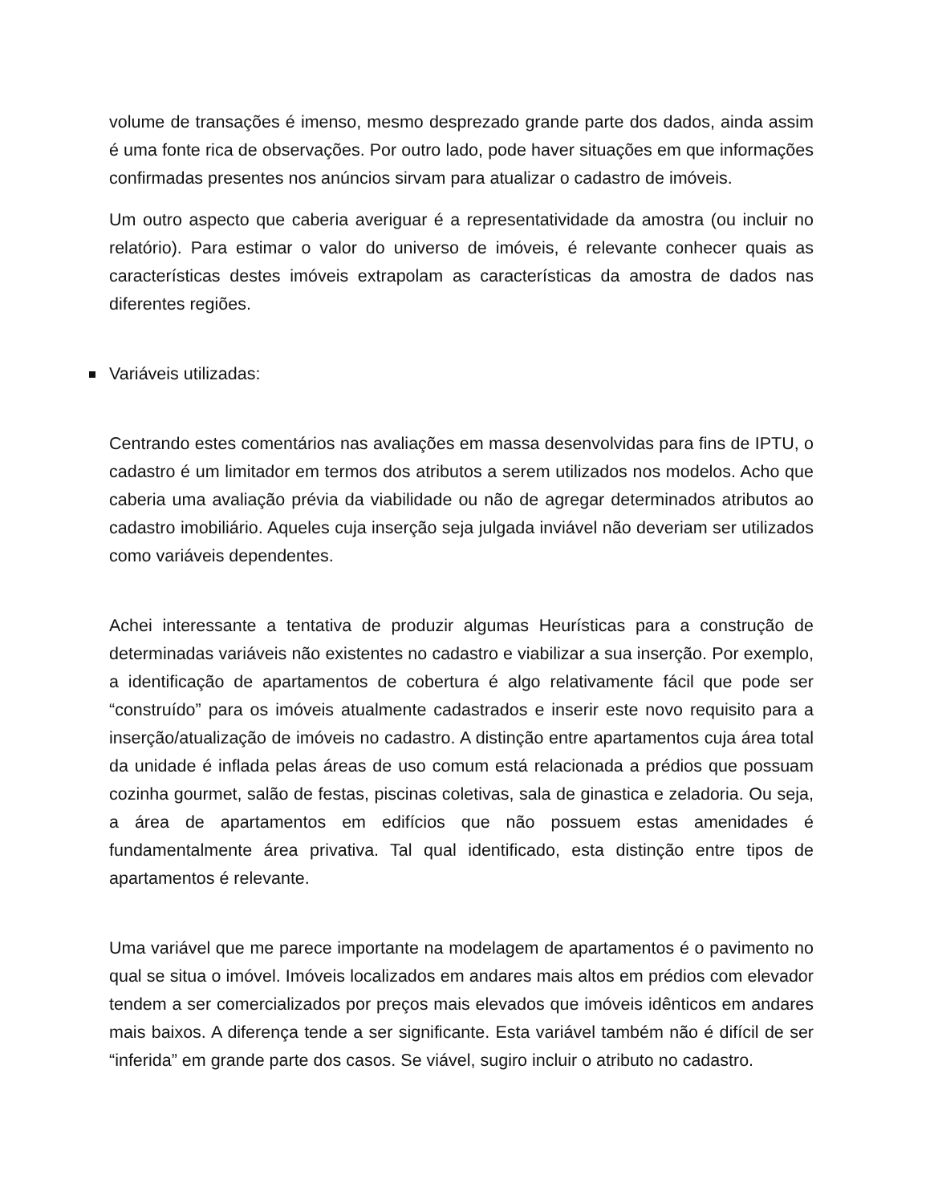volume de transações é imenso, mesmo desprezado grande parte dos dados, ainda assim é uma fonte rica de observações. Por outro lado, pode haver situações em que informações confirmadas presentes nos anúncios sirvam para atualizar o cadastro de imóveis.
Um outro aspecto que caberia averiguar é a representatividade da amostra (ou incluir no relatório). Para estimar o valor do universo de imóveis, é relevante conhecer quais as características destes imóveis extrapolam as características da amostra de dados nas diferentes regiões.
Variáveis utilizadas:
Centrando estes comentários nas avaliações em massa desenvolvidas para fins de IPTU, o cadastro é um limitador em termos dos atributos a serem utilizados nos modelos. Acho que caberia uma avaliação prévia da viabilidade ou não de agregar determinados atributos ao cadastro imobiliário. Aqueles cuja inserção seja julgada inviável não deveriam ser utilizados como variáveis dependentes.
Achei interessante a tentativa de produzir algumas Heurísticas para a construção de determinadas variáveis não existentes no cadastro e viabilizar a sua inserção. Por exemplo, a identificação de apartamentos de cobertura é algo relativamente fácil que pode ser “construído” para os imóveis atualmente cadastrados e inserir este novo requisito para a inserção/atualização de imóveis no cadastro. A distinção entre apartamentos cuja área total da unidade é inflada pelas áreas de uso comum está relacionada a prédios que possuam cozinha gourmet, salão de festas, piscinas coletivas, sala de ginastica e zeladoria. Ou seja, a área de apartamentos em edifícios que não possuem estas amenidades é fundamentalmente área privativa. Tal qual identificado, esta distinção entre tipos de apartamentos é relevante.
Uma variável que me parece importante na modelagem de apartamentos é o pavimento no qual se situa o imóvel. Imóveis localizados em andares mais altos em prédios com elevador tendem a ser comercializados por preços mais elevados que imóveis idênticos em andares mais baixos. A diferença tende a ser significante. Esta variável também não é difícil de ser “inferida” em grande parte dos casos. Se viável, sugiro incluir o atributo no cadastro.